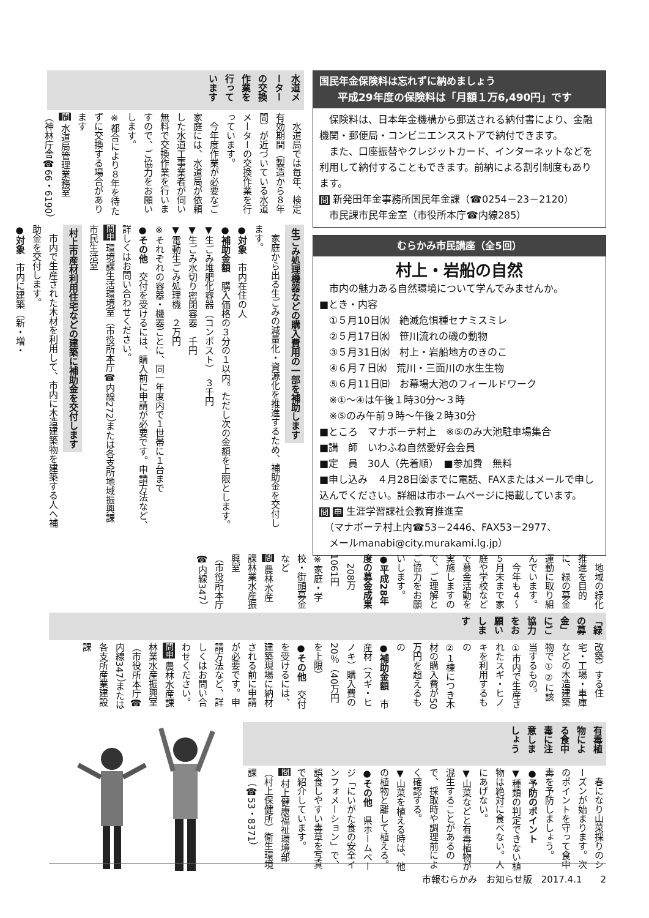国民年金保険料は忘れずに納めましょう
平成29年度の保険料は「月額１万6,490円」です
　保険料は、日本年金機構から郵送される納付書により、金融機関・郵便局・コンビニエンスストアで納付できます。
　また、口座振替やクレジットカード、インターネットなどを利用して納付することもできます。前納による割引制度もあります。
問 新発田年金事務所国民年金課（☎0254－23－2120）
　市民課市民年金室（市役所本庁☎内線285）
むらかみ市民講座（全5回）
村上・岩船の自然
　市内の魅力ある自然環境について学んでみませんか。
■とき・内容
　①５月10日㈬　絶滅危惧種セナミスミレ
　②５月17日㈬　笹川流れの磯の動物
　③５月31日㈬　村上・岩船地方のきのこ
　④６月７日㈬　荒川・三面川の水生生物
　⑤６月11日㈰　お幕場大池のフィールドワーク
　※①～④は午後１時30分～３時
　※⑤のみ午前９時～午後２時30分
■ところ　マナボーテ村上　※⑤のみ大池駐車場集合
■講　師　いわふね自然愛好会会員
■定　員　30人（先着順）　■参加費　無料
■申し込み　４月28日㈮までに電話、FAXまたはメールで申し込んでください。詳細は市ホームページに掲載しています。
問 申 生涯学習課社会教育推進室
　（マナボーテ村上内☎53－2446、FAX53－2977、
　メールmanabi@city.murakami.lg.jp）
水道メーターの交換作業を 行っています
　水道局では毎年、検定有効期間（製造から８年間）が近づいている水道メーターの交換作業を行っています。
　今年度作業が必要なご家庭には、水道局が依頼した水道工事業者が伺い無料で交換作業を行いますので、ご協力をお願いします。
※都合により８年を待たずに交換する場合があります
問 水道局管理業務室
（神林庁舎☎66・6190）
生ごみ処理機器などの購入費用の一部を補助します
　家庭から出る生ごみの減量化・資源化を推進するため、補助金を交付します。
●対象　市内在住の人
●補助金額　購入価格の３分の１以内。ただし次の金額を上限とします。
▼生ごみ堆肥化容器（コンポスト）　３千円
▼生ごみ水切り密閉容器　千円
▼電動生ごみ処理機　２万円
※それぞれの容器・機器ごとに、同一年度内で１世帯に１台まで
●その他　交付を受けるには、購入前に申請が必要です。申請方法など、詳しくはお問い合わせください。
問申 環境課生活環境室（市役所本庁☎内線272）または各支所地域振興課市民生活室
村上市産材利用住宅などの建築に補助金を交付します
　市内で生産された木材を利用して、市内に木造建築物を建築する人へ補助金を交付します。
●対象　市内に建築（新・増・
改築）する住宅・工場・車庫などの木造建築物で①②に該当するもの。
①市内で生産されたスギ・ヒノキを利用するもの
②１棟につき木材の購入費が50万円を超えるもの
●補助金額　市産材（スギ・ヒノキ）購入費の20％（40万円を上限）
●その他　交付を受けるには、建築現場に納材される前に申請が必要です。申請方法など、詳しくはお問い合わせください。
問申 農林水産課林業水産振興室（市役所本庁☎内線347）または各支所産業建設課
「緑の募金」にご協力をお願いします
　地域の緑化推進を目的に、緑の募金運動に取り組んでいます。
　今年も４～５月末まで家庭や学校などで募金活動を実施しますので、ご理解とご協力をお願いします。
●平成28年度の募金成果
　208万1061円
※家庭・学校・街頭募金など
問 農林水産課林業水産振興室
（市役所本庁☎内線347）
有毒植物による食中毒に注意しましょう
　春になり山菜採りのシーズンが始まります。次のポイントを守って食中毒を予防しましょう。
●予防のポイント
▼種類の判定できない植物は絶対に食べない。人にあげない。
▼山菜などと有毒植物が混生することがあるので、採取時や調理前によく確認する。
▼山菜を植える時は、他の植物と離して植える。
●その他　県ホームページ「にいがた食の安全インフォメーション」で、誤食しやすい毒草を写真で紹介しています。
問 村上健康福祉環境部（村上保健所）衛生環境課（☎53・8371）
市報むらかみ　お知らせ版　2017.4.1　　2